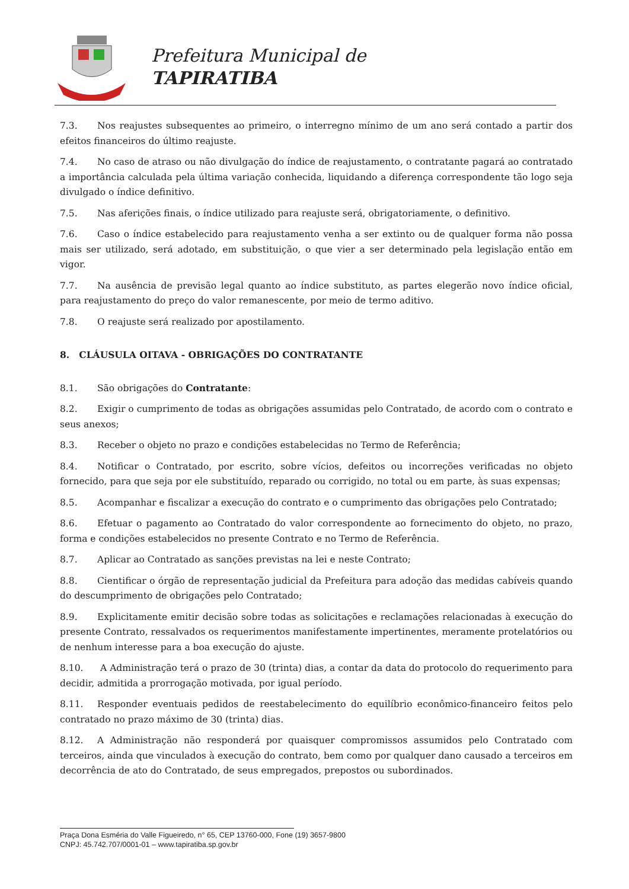Prefeitura Municipal de
TAPIRATIBA
7.3. Nos reajustes subsequentes ao primeiro, o interregno mínimo de um ano será contado a partir dos efeitos financeiros do último reajuste.
7.4. No caso de atraso ou não divulgação do índice de reajustamento, o contratante pagará ao contratado a importância calculada pela última variação conhecida, liquidando a diferença correspondente tão logo seja divulgado o índice definitivo.
7.5. Nas aferições finais, o índice utilizado para reajuste será, obrigatoriamente, o definitivo.
7.6. Caso o índice estabelecido para reajustamento venha a ser extinto ou de qualquer forma não possa mais ser utilizado, será adotado, em substituição, o que vier a ser determinado pela legislação então em vigor.
7.7. Na ausência de previsão legal quanto ao índice substituto, as partes elegerão novo índice oficial, para reajustamento do preço do valor remanescente, por meio de termo aditivo.
7.8. O reajuste será realizado por apostilamento.
8. CLÁUSULA OITAVA - OBRIGAÇÕES DO CONTRATANTE
8.1. São obrigações do Contratante:
8.2. Exigir o cumprimento de todas as obrigações assumidas pelo Contratado, de acordo com o contrato e seus anexos;
8.3. Receber o objeto no prazo e condições estabelecidas no Termo de Referência;
8.4. Notificar o Contratado, por escrito, sobre vícios, defeitos ou incorreções verificadas no objeto fornecido, para que seja por ele substituído, reparado ou corrigido, no total ou em parte, às suas expensas;
8.5. Acompanhar e fiscalizar a execução do contrato e o cumprimento das obrigações pelo Contratado;
8.6. Efetuar o pagamento ao Contratado do valor correspondente ao fornecimento do objeto, no prazo, forma e condições estabelecidos no presente Contrato e no Termo de Referência.
8.7. Aplicar ao Contratado as sanções previstas na lei e neste Contrato;
8.8. Cientificar o órgão de representação judicial da Prefeitura para adoção das medidas cabíveis quando do descumprimento de obrigações pelo Contratado;
8.9. Explicitamente emitir decisão sobre todas as solicitações e reclamações relacionadas à execução do presente Contrato, ressalvados os requerimentos manifestamente impertinentes, meramente protelatórios ou de nenhum interesse para a boa execução do ajuste.
8.10. A Administração terá o prazo de 30 (trinta) dias, a contar da data do protocolo do requerimento para decidir, admitida a prorrogação motivada, por igual período.
8.11. Responder eventuais pedidos de reestabelecimento do equilíbrio econômico-financeiro feitos pelo contratado no prazo máximo de 30 (trinta) dias.
8.12. A Administração não responderá por quaisquer compromissos assumidos pelo Contratado com terceiros, ainda que vinculados à execução do contrato, bem como por qualquer dano causado a terceiros em decorrência de ato do Contratado, de seus empregados, prepostos ou subordinados.
Praça Dona Esméria do Valle Figueiredo, n° 65, CEP 13760-000, Fone (19) 3657-9800
CNPJ: 45.742.707/0001-01 – www.tapiratiba.sp.gov.br